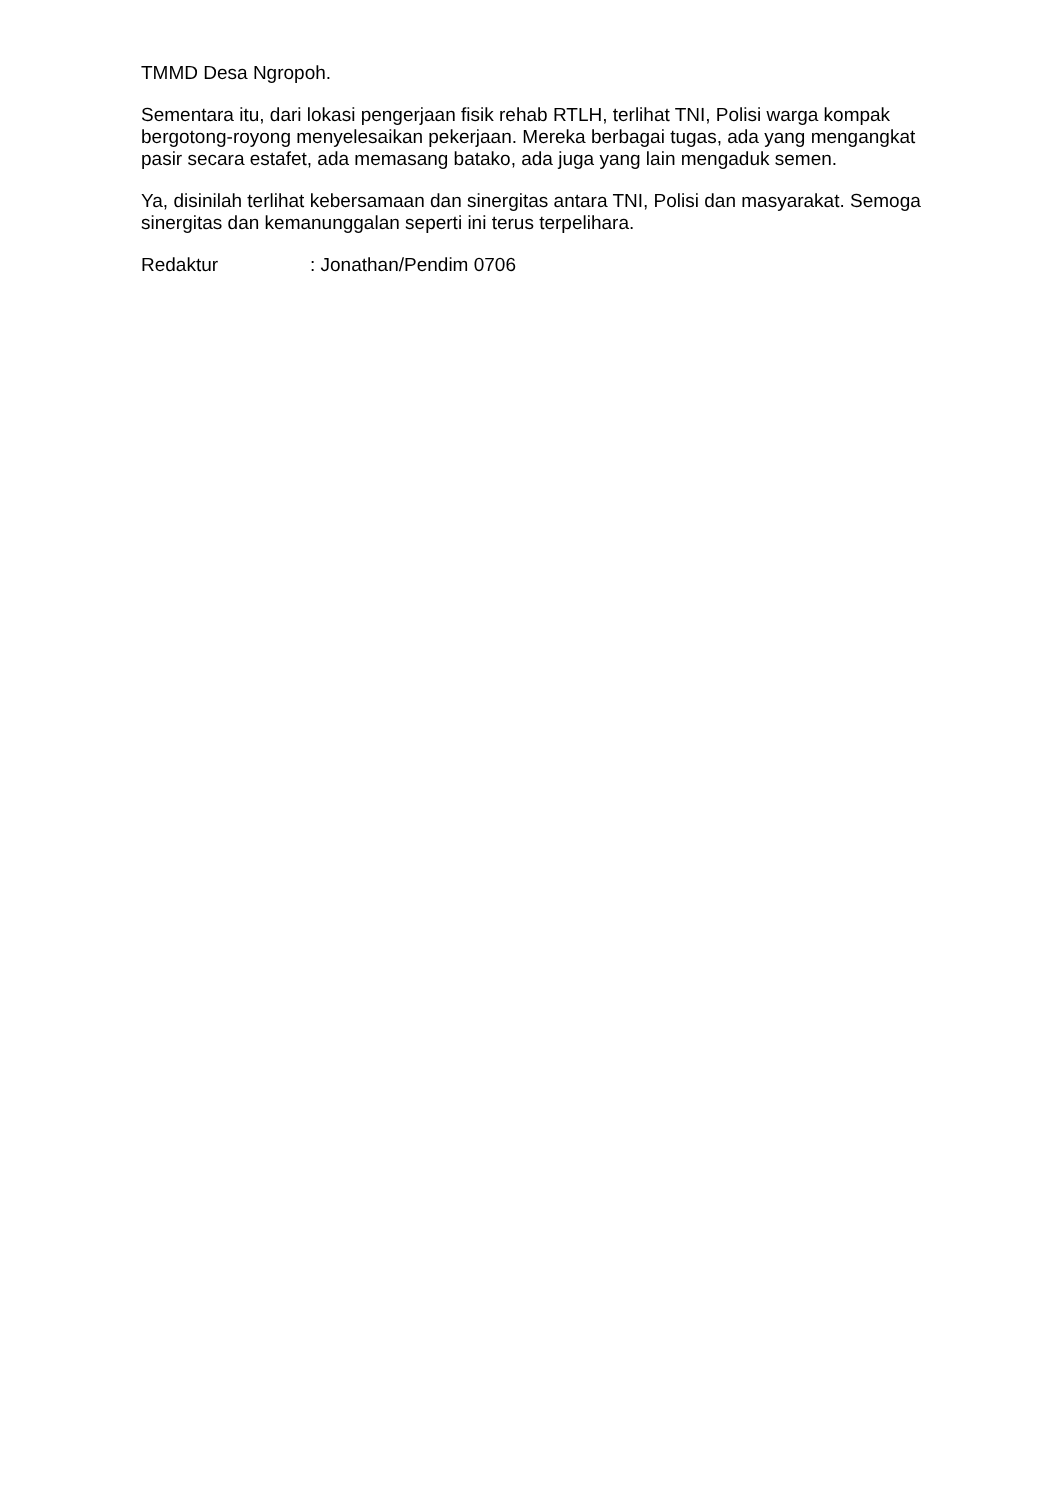TMMD Desa Ngropoh.
Sementara itu, dari lokasi pengerjaan fisik rehab RTLH, terlihat TNI, Polisi warga kompak bergotong-royong menyelesaikan pekerjaan. Mereka berbagai tugas, ada yang mengangkat pasir secara estafet, ada memasang batako, ada juga yang lain mengaduk semen.
Ya, disinilah terlihat kebersamaan dan sinergitas antara TNI, Polisi dan masyarakat. Semoga sinergitas dan kemanunggalan seperti ini terus terpelihara.
Redaktur : Jonathan/Pendim 0706